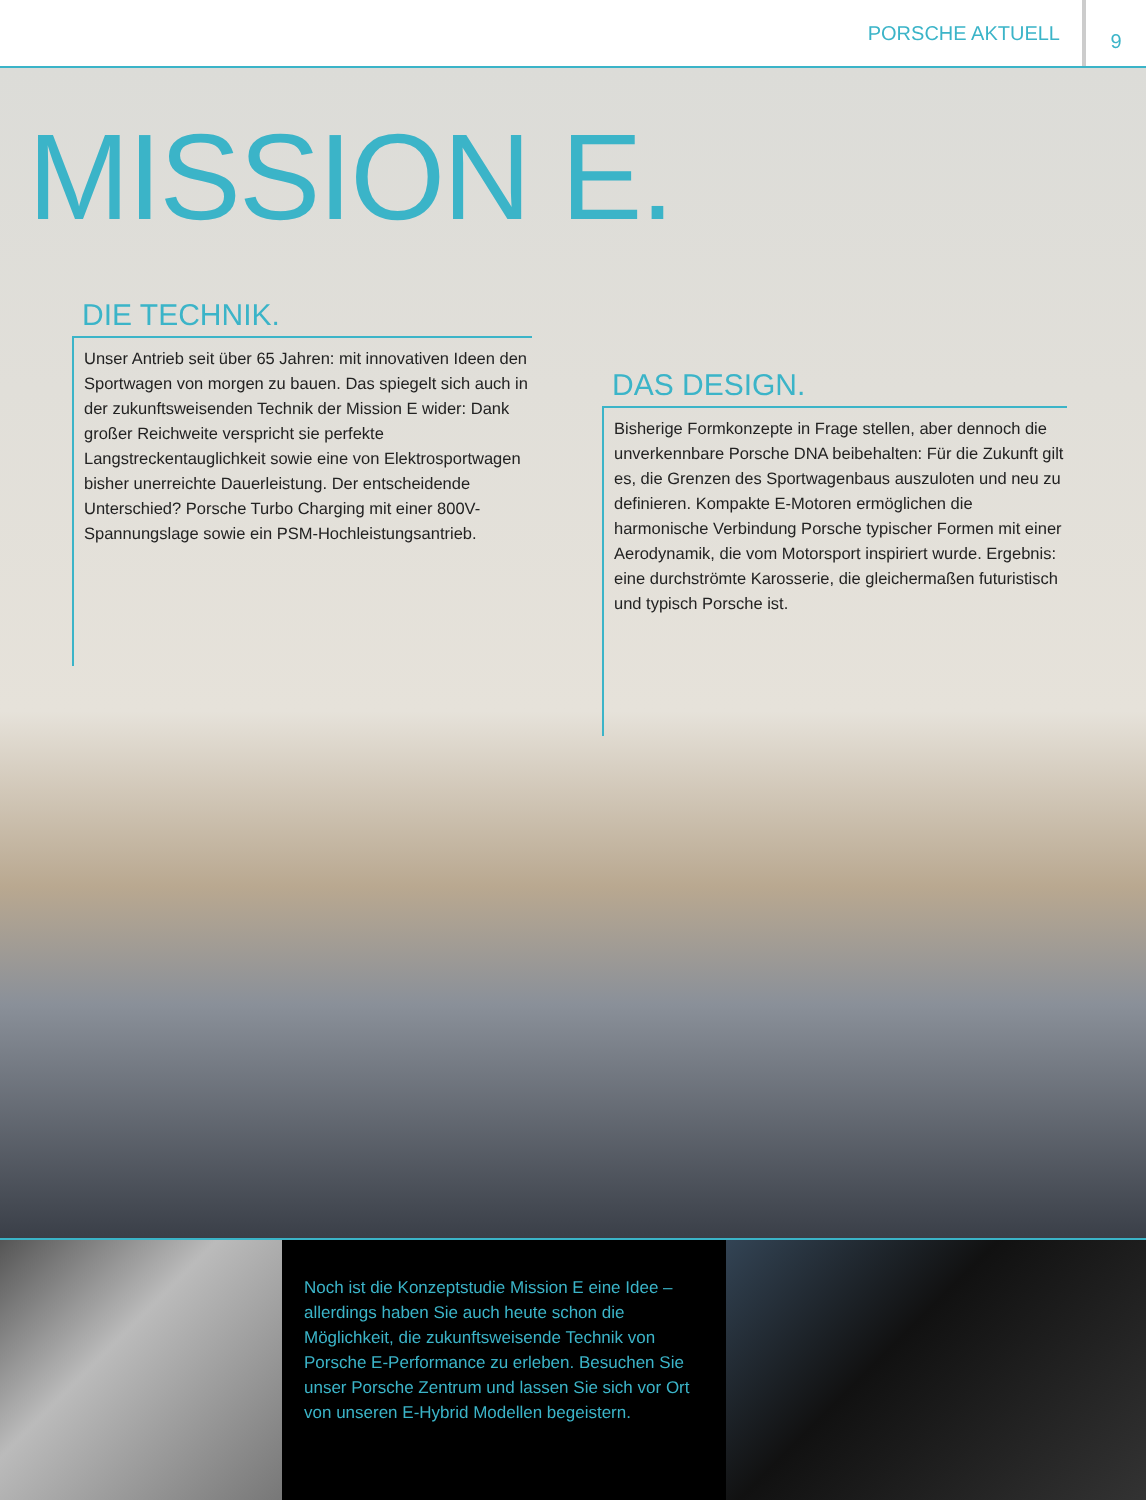PORSCHE AKTUELL 9
MISSION E.
DIE TECHNIK.
Unser Antrieb seit über 65 Jahren: mit innovativen Ideen den Sportwagen von morgen zu bauen. Das spiegelt sich auch in der zukunftsweisenden Technik der Mission E wider: Dank großer Reichweite verspricht sie perfekte Langstreckentauglichkeit sowie eine von Elektrosportwagen bisher unerreichte Dauerleis­tung. Der entscheidende Unterschied? Porsche Turbo Charging mit einer 800V-Spannungslage sowie ein PSM-Hochleistungsantrieb.
DAS DESIGN.
Bisherige Formkonzepte in Frage stellen, aber dennoch die unverkennbare Porsche DNA beibehalten: Für die Zukunft gilt es, die Grenzen des Sportwagenbaus auszuloten und neu zu definieren. Kompakte E-Motoren ermöglichen die harmonische Verbindung Porsche typischer Formen mit einer Aerodynamik, die vom Motorsport inspiriert wurde. Ergebnis: eine durchströmte Karos­serie, die gleichermaßen futuristisch und typisch Porsche ist.
Noch ist die Konzeptstudie Mission E eine Idee – aller­dings haben Sie auch heute schon die Möglichkeit, die zukunftsweisende Technik von Porsche E-Performance zu erleben. Besuchen Sie unser Porsche Zentrum und lassen Sie sich vor Ort von unseren E-Hybrid Modellen begeistern.